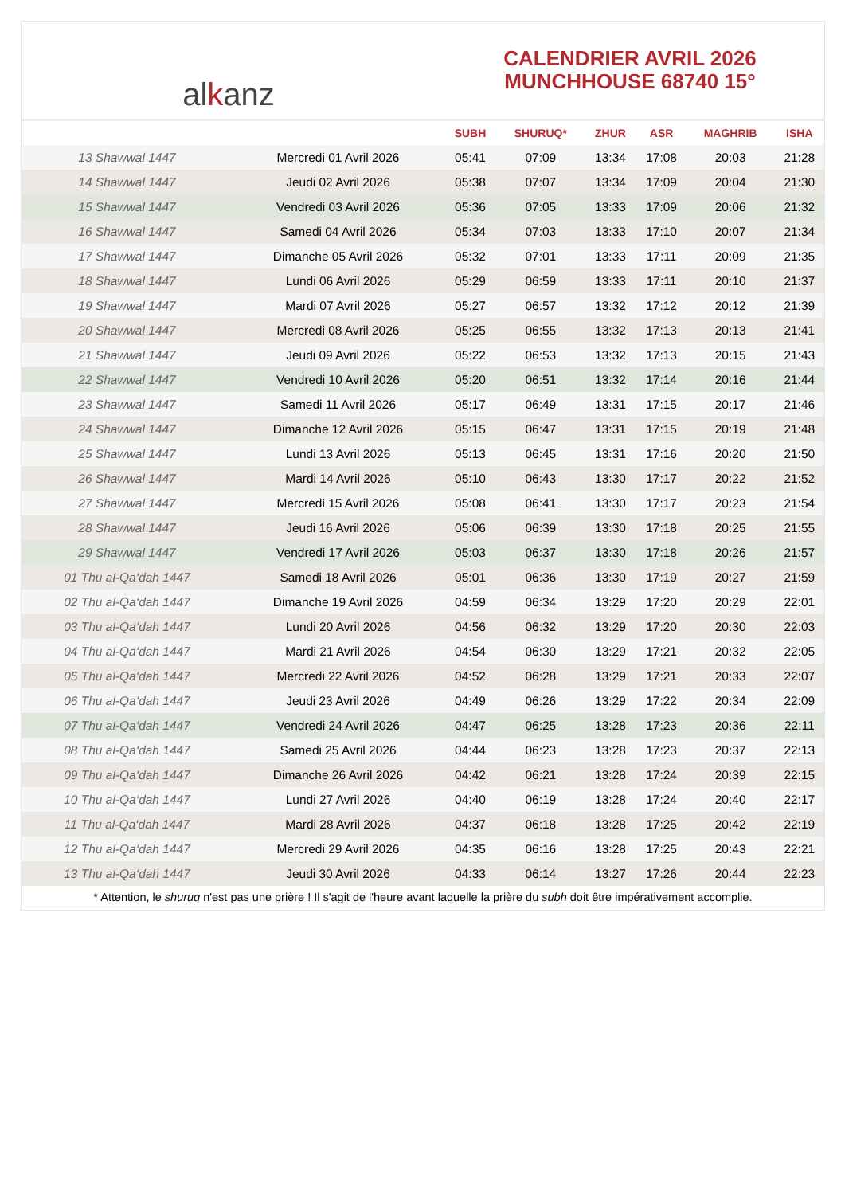al k anz
CALENDRIER AVRIL 2026
MUNCHHOUSE 68740 15°
| | | SUBH | SHURUQ* | ZHUR | ASR | MAGHRIB | ISHA |
| --- | --- | --- | --- | --- | --- | --- | --- |
| 13 Shawwal 1447 | Mercredi 01 Avril 2026 | 05:41 | 07:09 | 13:34 | 17:08 | 20:03 | 21:28 |
| 14 Shawwal 1447 | Jeudi 02 Avril 2026 | 05:38 | 07:07 | 13:34 | 17:09 | 20:04 | 21:30 |
| 15 Shawwal 1447 | Vendredi 03 Avril 2026 | 05:36 | 07:05 | 13:33 | 17:09 | 20:06 | 21:32 |
| 16 Shawwal 1447 | Samedi 04 Avril 2026 | 05:34 | 07:03 | 13:33 | 17:10 | 20:07 | 21:34 |
| 17 Shawwal 1447 | Dimanche 05 Avril 2026 | 05:32 | 07:01 | 13:33 | 17:11 | 20:09 | 21:35 |
| 18 Shawwal 1447 | Lundi 06 Avril 2026 | 05:29 | 06:59 | 13:33 | 17:11 | 20:10 | 21:37 |
| 19 Shawwal 1447 | Mardi 07 Avril 2026 | 05:27 | 06:57 | 13:32 | 17:12 | 20:12 | 21:39 |
| 20 Shawwal 1447 | Mercredi 08 Avril 2026 | 05:25 | 06:55 | 13:32 | 17:13 | 20:13 | 21:41 |
| 21 Shawwal 1447 | Jeudi 09 Avril 2026 | 05:22 | 06:53 | 13:32 | 17:13 | 20:15 | 21:43 |
| 22 Shawwal 1447 | Vendredi 10 Avril 2026 | 05:20 | 06:51 | 13:32 | 17:14 | 20:16 | 21:44 |
| 23 Shawwal 1447 | Samedi 11 Avril 2026 | 05:17 | 06:49 | 13:31 | 17:15 | 20:17 | 21:46 |
| 24 Shawwal 1447 | Dimanche 12 Avril 2026 | 05:15 | 06:47 | 13:31 | 17:15 | 20:19 | 21:48 |
| 25 Shawwal 1447 | Lundi 13 Avril 2026 | 05:13 | 06:45 | 13:31 | 17:16 | 20:20 | 21:50 |
| 26 Shawwal 1447 | Mardi 14 Avril 2026 | 05:10 | 06:43 | 13:30 | 17:17 | 20:22 | 21:52 |
| 27 Shawwal 1447 | Mercredi 15 Avril 2026 | 05:08 | 06:41 | 13:30 | 17:17 | 20:23 | 21:54 |
| 28 Shawwal 1447 | Jeudi 16 Avril 2026 | 05:06 | 06:39 | 13:30 | 17:18 | 20:25 | 21:55 |
| 29 Shawwal 1447 | Vendredi 17 Avril 2026 | 05:03 | 06:37 | 13:30 | 17:18 | 20:26 | 21:57 |
| 01 Thu al-Qa‘dah 1447 | Samedi 18 Avril 2026 | 05:01 | 06:36 | 13:30 | 17:19 | 20:27 | 21:59 |
| 02 Thu al-Qa‘dah 1447 | Dimanche 19 Avril 2026 | 04:59 | 06:34 | 13:29 | 17:20 | 20:29 | 22:01 |
| 03 Thu al-Qa‘dah 1447 | Lundi 20 Avril 2026 | 04:56 | 06:32 | 13:29 | 17:20 | 20:30 | 22:03 |
| 04 Thu al-Qa‘dah 1447 | Mardi 21 Avril 2026 | 04:54 | 06:30 | 13:29 | 17:21 | 20:32 | 22:05 |
| 05 Thu al-Qa‘dah 1447 | Mercredi 22 Avril 2026 | 04:52 | 06:28 | 13:29 | 17:21 | 20:33 | 22:07 |
| 06 Thu al-Qa‘dah 1447 | Jeudi 23 Avril 2026 | 04:49 | 06:26 | 13:29 | 17:22 | 20:34 | 22:09 |
| 07 Thu al-Qa‘dah 1447 | Vendredi 24 Avril 2026 | 04:47 | 06:25 | 13:28 | 17:23 | 20:36 | 22:11 |
| 08 Thu al-Qa‘dah 1447 | Samedi 25 Avril 2026 | 04:44 | 06:23 | 13:28 | 17:23 | 20:37 | 22:13 |
| 09 Thu al-Qa‘dah 1447 | Dimanche 26 Avril 2026 | 04:42 | 06:21 | 13:28 | 17:24 | 20:39 | 22:15 |
| 10 Thu al-Qa‘dah 1447 | Lundi 27 Avril 2026 | 04:40 | 06:19 | 13:28 | 17:24 | 20:40 | 22:17 |
| 11 Thu al-Qa‘dah 1447 | Mardi 28 Avril 2026 | 04:37 | 06:18 | 13:28 | 17:25 | 20:42 | 22:19 |
| 12 Thu al-Qa‘dah 1447 | Mercredi 29 Avril 2026 | 04:35 | 06:16 | 13:28 | 17:25 | 20:43 | 22:21 |
| 13 Thu al-Qa‘dah 1447 | Jeudi 30 Avril 2026 | 04:33 | 06:14 | 13:27 | 17:26 | 20:44 | 22:23 |
* Attention, le shuruq n'est pas une prière ! Il s'agit de l'heure avant laquelle la prière du subh doit être impérativement accomplie.